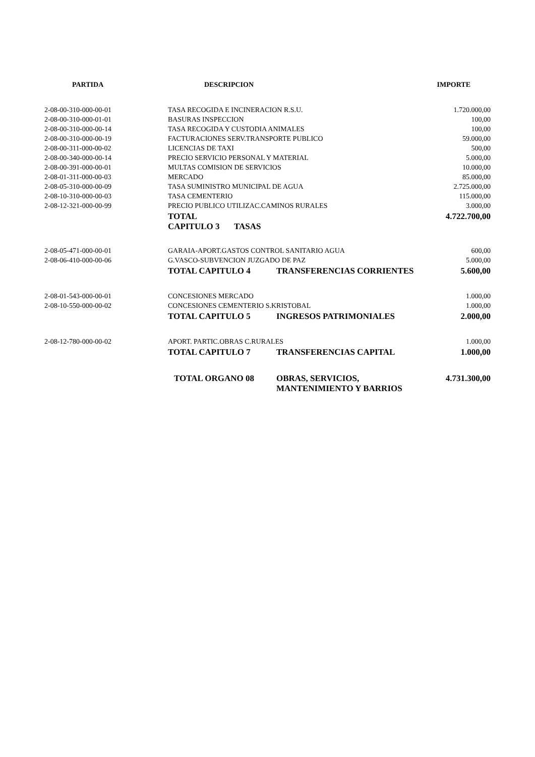| PARTIDA | DESCRIPCION | IMPORTE |
| --- | --- | --- |
| 2-08-00-310-000-00-01 | TASA RECOGIDA E INCINERACION R.S.U. | 1.720.000,00 |
| 2-08-00-310-000-01-01 | BASURAS INSPECCION | 100,00 |
| 2-08-00-310-000-00-14 | TASA RECOGIDA Y CUSTODIA ANIMALES | 100,00 |
| 2-08-00-310-000-00-19 | FACTURACIONES SERV.TRANSPORTE PUBLICO | 59.000,00 |
| 2-08-00-311-000-00-02 | LICENCIAS DE TAXI | 500,00 |
| 2-08-00-340-000-00-14 | PRECIO SERVICIO PERSONAL Y MATERIAL | 5.000,00 |
| 2-08-00-391-000-00-01 | MULTAS COMISION DE SERVICIOS | 10.000,00 |
| 2-08-01-311-000-00-03 | MERCADO | 85.000,00 |
| 2-08-05-310-000-00-09 | TASA SUMINISTRO MUNICIPAL DE AGUA | 2.725.000,00 |
| 2-08-10-310-000-00-03 | TASA CEMENTERIO | 115.000,00 |
| 2-08-12-321-000-00-99 | PRECIO PUBLICO UTILIZAC.CAMINOS RURALES | 3.000,00 |
| | TOTAL CAPITULO 3 TASAS | 4.722.700,00 |
| 2-08-05-471-000-00-01 | GARAIA-APORT.GASTOS CONTROL SANITARIO AGUA | 600,00 |
| 2-08-06-410-000-00-06 | G.VASCO-SUBVENCION JUZGADO DE PAZ | 5.000,00 |
| | TOTAL CAPITULO 4 TRANSFERENCIAS CORRIENTES | 5.600,00 |
| 2-08-01-543-000-00-01 | CONCESIONES MERCADO | 1.000,00 |
| 2-08-10-550-000-00-02 | CONCESIONES CEMENTERIO S.KRISTOBAL | 1.000,00 |
| | TOTAL CAPITULO 5 INGRESOS PATRIMONIALES | 2.000,00 |
| 2-08-12-780-000-00-02 | APORT. PARTIC.OBRAS C.RURALES | 1.000,00 |
| | TOTAL CAPITULO 7 TRANSFERENCIAS CAPITAL | 1.000,00 |
| | TOTAL ORGANO 08 OBRAS, SERVICIOS, MANTENIMIENTO Y BARRIOS | 4.731.300,00 |